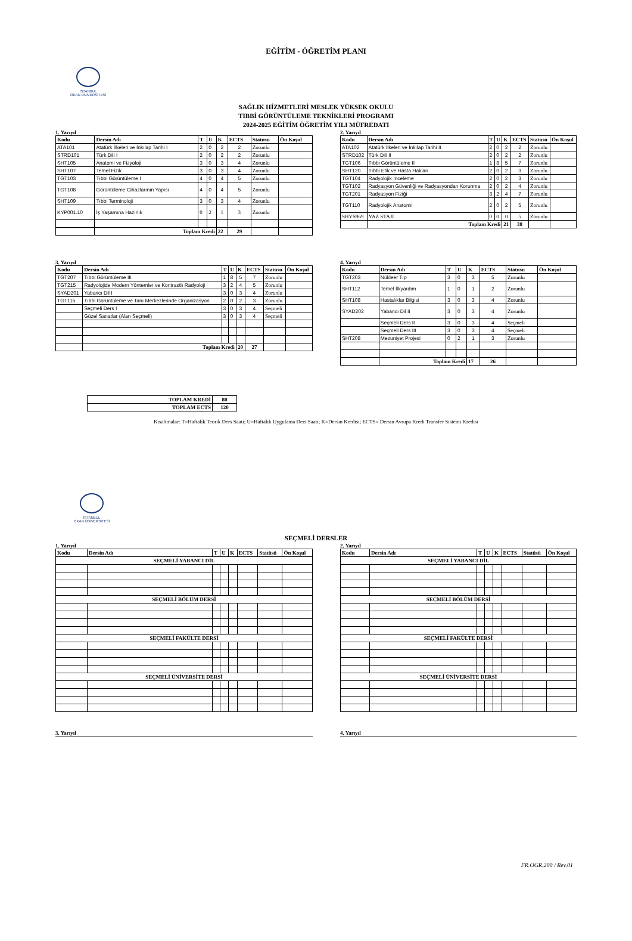EĞİTİM - ÖĞRETİM PLANI
İSTANBUL
OKAN ÜNİVERSİTESİ
SAĞLIK HİZMETLERİ MESLEK YÜKSEK OKULU
TIBBİ GÖRÜNTÜLEME TEKNİKLERİ PROGRAMI
2024-2025 EĞİTİM ÖĞRETİM YILI MÜFREDATI
1. Yarıyıl
| Kodu | Dersin Adı | T | U | K | ECTS | Statüsü | Ön Koşul |
| --- | --- | --- | --- | --- | --- | --- | --- |
| ATA101 | Atatürk İlkeleri ve İnkılap Tarihi I | 2 | 0 | 2 | 2 | Zorunlu | |
| STRD101 | Türk Dili I | 2 | 0 | 2 | 2 | Zorunlu | |
| SHT105 | Anatomi ve Fizyoloji | 3 | 0 | 3 | 4 | Zorunlu | |
| SHT107 | Temel Fizik | 3 | 0 | 3 | 4 | Zorunlu | |
| TGT103 | Tıbbi Görüntüleme I | 4 | 0 | 4 | 5 | Zorunlu | |
| TGT108 | Görüntüleme Cihazlarının Yapısı | 4 | 0 | 4 | 5 | Zorunlu | |
| SHT109 | Tıbbi Terminoloji | 3 | 0 | 3 | 4 | Zorunlu | |
| KYP001.10 | İş Yaşamına Hazırlık | 0 | 2 | 1 | 3 | Zorunlu | |
| | Toplam Kredi | | | 22 | 29 | | |
2. Yarıyıl
| Kodu | Dersin Adı | T | U | K | ECTS | Statüsü | Ön Koşul |
| --- | --- | --- | --- | --- | --- | --- | --- |
| ATA102 | Atatürk İlkeleri ve İnkılap Tarihi II | 2 | 0 | 2 | 2 | Zorunlu | |
| STRD102 | Türk Dili II | 2 | 0 | 2 | 2 | Zorunlu | |
| TGT106 | Tıbbi Görüntüleme II | 1 | 8 | 5 | 7 | Zorunlu | |
| SHT120 | Tıbbi Etik ve Hasta Hakları | 2 | 0 | 2 | 3 | Zorunlu | |
| TGT104 | Radyolojik İnceleme | 2 | 0 | 2 | 3 | Zorunlu | |
| TGT102 | Radyasyon Güvenliği ve Radyasyondan Korunma | 2 | 0 | 2 | 4 | Zorunlu | |
| TGT201 | Radyasyon Fiziği | 3 | 2 | 4 | 7 | Zorunlu | |
| TGT110 | Radyolojik Anatomi | 2 | 0 | 2 | 5 | Zorunlu | |
| SHYS969 | YAZ STAJI | 0 | 0 | 0 | 5 | Zorunlu | |
| | Toplam Kredi | | | 21 | 38 | | |
3. Yarıyıl
| Kodu | Dersin Adı | T | U | K | ECTS | Statüsü | Ön Koşul |
| --- | --- | --- | --- | --- | --- | --- | --- |
| TGT207 | Tıbbi Görüntüleme III | 1 | 8 | 5 | 7 | Zorunlu | |
| TGT215 | Radyolojide Modern Yöntemler ve Kontrastlı Radyoloji | 3 | 2 | 4 | 5 | Zorunlu | |
| SYAD201 | Yabancı Dil I | 3 | 0 | 3 | 4 | Zorunlu | |
| TGT115 | Tıbbi Görüntüleme ve Tanı Merkezlerinde Organizasyon | 2 | 0 | 2 | 3 | Zorunlu | |
| | Seçmeli Ders I | 3 | 0 | 3 | 4 | Seçmeli | |
| | Güzel Sanatlar (Alan Seçmeli) | 3 | 0 | 3 | 4 | Seçmeli | |
| | Toplam Kredi | | | 20 | 27 | | |
4. Yarıyıl
| Kodu | Dersin Adı | T | U | K | ECTS | Statüsü | Ön Koşul |
| --- | --- | --- | --- | --- | --- | --- | --- |
| TGT203 | Nükleer Tıp | 3 | 0 | 3 | 5 | Zorunlu | |
| SHT112 | Temel İlkyardım | 1 | 0 | 1 | 2 | Zorunlu | |
| SHT108 | Hastalıklar Bilgisi | 3 | 0 | 3 | 4 | Zorunlu | |
| SYAD202 | Yabancı Dil II | 3 | 0 | 3 | 4 | Zorunlu | |
| | Seçmeli Ders II | 3 | 0 | 3 | 4 | Seçmeli | |
| | Seçmeli Ders III | 3 | 0 | 3 | 4 | Seçmeli | |
| SHT208 | Mezuniyet Projesi | 0 | 2 | 1 | 3 | Zorunlu | |
| | Toplam Kredi | | | 17 | 26 | | |
| TOPLAM KREDİ | 80 |
| TOPLAM ECTS | 120 |
Kısaltmalar: T=Haftalık Teorik Ders Saati; U=Haftalık Uygulama Ders Saati; K=Dersin Kredisi; ECTS= Dersin Avrupa Kredi Transfer Sistemi Kredisi
İSTANBUL
OKAN ÜNİVERSİTESİ
SEÇMELİ DERSLER
1. Yarıyıl
| Kodu | Dersin Adı | T | U | K | ECTS | Statüsü | Ön Koşul |
| --- | --- | --- | --- | --- | --- | --- | --- |
| SEÇMELİ YABANCI DİL | | | | | | | |
| SEÇMELİ BÖLÜM DERSİ | | | | | | | |
| SEÇMELİ FAKÜLTE DERSİ | | | | | | | |
| SEÇMELİ ÜNİVERSİTE DERSİ | | | | | | | |
2. Yarıyıl
| Kodu | Dersin Adı | T | U | K | ECTS | Statüsü | Ön Koşul |
| --- | --- | --- | --- | --- | --- | --- | --- |
| SEÇMELİ YABANCI DİL | | | | | | | |
| SEÇMELİ BÖLÜM DERSİ | | | | | | | |
| SEÇMELİ FAKÜLTE DERSİ | | | | | | | |
| SEÇMELİ ÜNİVERSİTE DERSİ | | | | | | | |
3. Yarıyıl 4. Yarıyıl
FR.OGR.200 / Rev.01